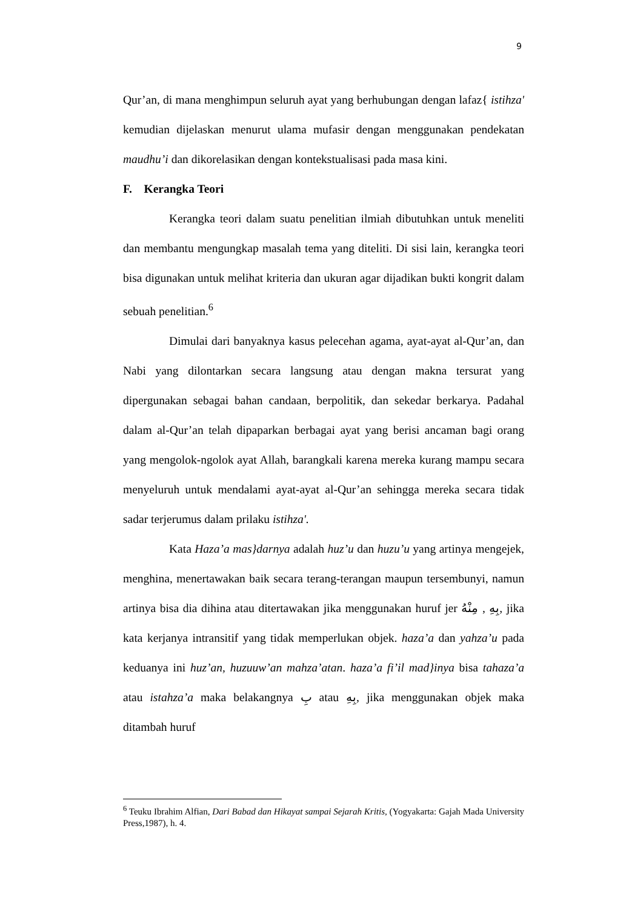9
Qur’an, di mana menghimpun seluruh ayat yang berhubungan dengan lafaz{ istihza' kemudian dijelaskan menurut ulama mufasir dengan menggunakan pendekatan maudhu’i dan dikorelasikan dengan kontekstualisasi pada masa kini.
F. Kerangka Teori
Kerangka teori dalam suatu penelitian ilmiah dibutuhkan untuk meneliti dan membantu mengungkap masalah tema yang diteliti. Di sisi lain, kerangka teori bisa digunakan untuk melihat kriteria dan ukuran agar dijadikan bukti kongrit dalam sebuah penelitian.<sup>6</sup>
Dimulai dari banyaknya kasus pelecehan agama, ayat-ayat al-Qur’an, dan Nabi yang dilontarkan secara langsung atau dengan makna tersurat yang dipergunakan sebagai bahan candaan, berpolitik, dan sekedar berkarya. Padahal dalam al-Qur’an telah dipaparkan berbagai ayat yang berisi ancaman bagi orang yang mengolok-ngolok ayat Allah, barangkali karena mereka kurang mampu secara menyeluruh untuk mendalami ayat-ayat al-Qur’an sehingga mereka secara tidak sadar terjerumus dalam prilaku istihza'.
Kata Haza’a mas}darnya adalah huz’u dan huzu’u yang artinya mengejek, menghina, menertawakan baik secara terang-terangan maupun tersembunyi, namun artinya bisa dia dihina atau ditertawakan jika menggunakan huruf jer بِهِ , مِنْهُ, jika kata kerjanya intransitif yang tidak memperlukan objek. haza’a dan yahza’u pada keduanya ini huz’an, huzuuw’an mahza’atan. haza’a fi’il mad}inya bisa tahaza’a atau istahza’a maka belakangnya بِ atau بِهِ, jika menggunakan objek maka ditambah huruf
<sup>6</sup> Teuku Ibrahim Alfian, Dari Babad dan Hikayat sampai Sejarah Kritis, (Yogyakarta: Gajah Mada University Press,1987), h. 4.